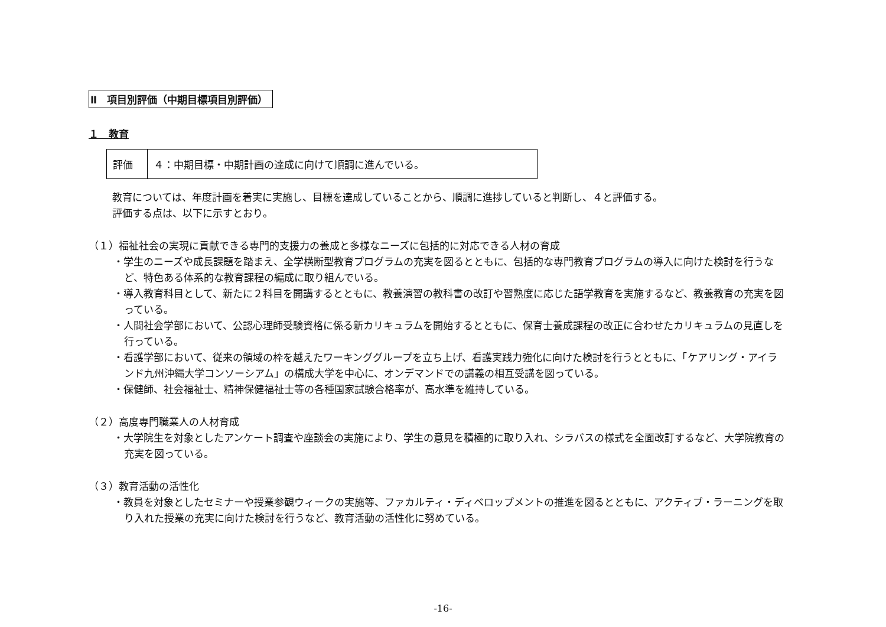Ⅱ　項目別評価（中期目標項目別評価）
１　教育
| 評価 | ４：中期目標・中期計画の達成に向けて順調に進んでいる。 |
教育については、年度計画を着実に実施し、目標を達成していることから、順調に進捗していると判断し、４と評価する。
評価する点は、以下に示すとおり。
（１）福祉社会の実現に貢献できる専門的支援力の養成と多様なニーズに包括的に対応できる人材の育成
・学生のニーズや成長課題を踏まえ、全学横断型教育プログラムの充実を図るとともに、包括的な専門教育プログラムの導入に向けた検討を行うなど、特色ある体系的な教育課程の編成に取り組んでいる。
・導入教育科目として、新たに２科目を開講するとともに、教養演習の教科書の改訂や習熟度に応じた語学教育を実施するなど、教養教育の充実を図っている。
・人間社会学部において、公認心理師受験資格に係る新カリキュラムを開始するとともに、保育士養成課程の改正に合わせたカリキュラムの見直しを行っている。
・看護学部において、従来の領域の枠を越えたワーキンググループを立ち上げ、看護実践力強化に向けた検討を行うとともに、「ケアリング・アイランド九州沖縄大学コンソーシアム」の構成大学を中心に、オンデマンドでの講義の相互受講を図っている。
・保健師、社会福祉士、精神保健福祉士等の各種国家試験合格率が、高水準を維持している。
（２）高度専門職業人の人材育成
・大学院生を対象としたアンケート調査や座談会の実施により、学生の意見を積極的に取り入れ、シラバスの様式を全面改訂するなど、大学院教育の充実を図っている。
（３）教育活動の活性化
・教員を対象としたセミナーや授業参観ウィークの実施等、ファカルティ・ディベロップメントの推進を図るとともに、アクティブ・ラーニングを取り入れた授業の充実に向けた検討を行うなど、教育活動の活性化に努めている。
-16-